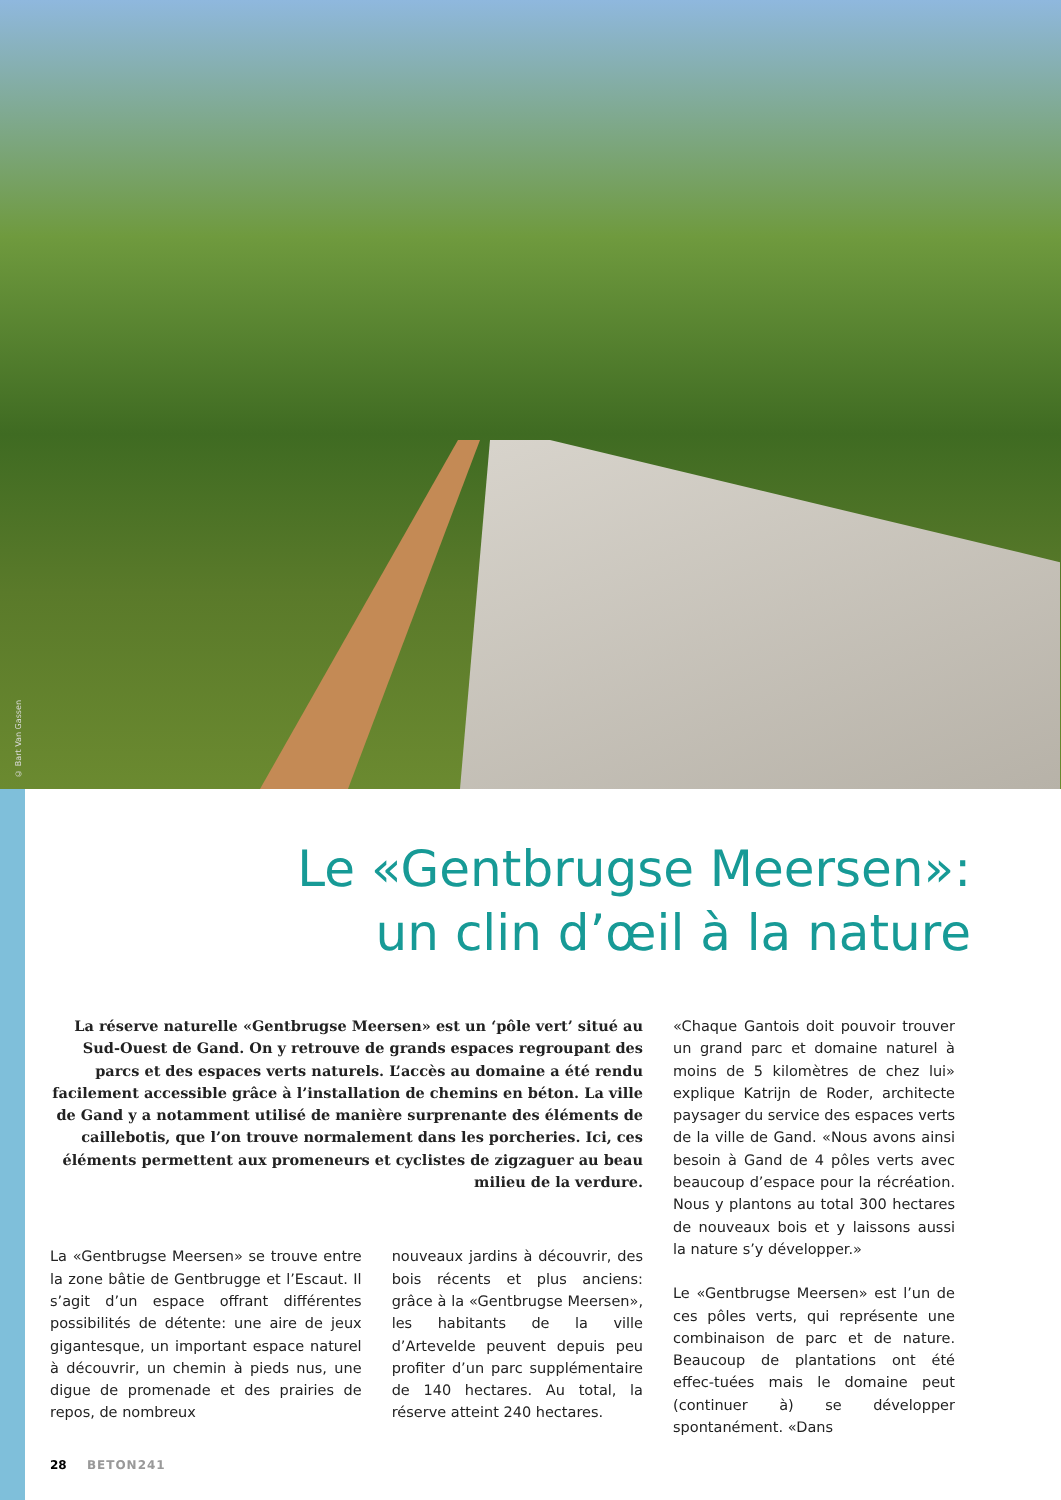© Bart Van Gassen
Le «Gentbrugse Meersen»:
un clin d’œil à la nature
La réserve naturelle «Gentbrugse Meersen» est un ‘pôle vert’ situé au Sud-Ouest de Gand. On y retrouve de grands espaces regroupant des parcs et des espaces verts naturels. L’accès au domaine a été rendu facilement accessible grâce à l’installation de chemins en béton. La ville de Gand y a notamment utilisé de manière surprenante des éléments de caillebotis, que l’on trouve normalement dans les porcheries. Ici, ces éléments permettent aux promeneurs et cyclistes de zigzaguer au beau milieu de la verdure.
La «Gentbrugse Meersen» se trouve entre la zone bâtie de Gentbrugge et l’Escaut. Il s’agit d’un espace offrant différentes possibilités de détente: une aire de jeux gigantesque, un important espace naturel à découvrir, un chemin à pieds nus, une digue de promenade et des prairies de repos, de nombreux
nouveaux jardins à découvrir, des bois récents et plus anciens: grâce à la «Gentbrugse Meersen», les habitants de la ville d’Artevelde peuvent depuis peu profiter d’un parc supplémentaire de 140 hectares. Au total, la réserve atteint 240 hectares.
«Chaque Gantois doit pouvoir trouver un grand parc et domaine naturel à moins de 5 kilomètres de chez lui» explique Katrijn de Roder, architecte paysager du service des espaces verts de la ville de Gand. «Nous avons ainsi besoin à Gand de 4 pôles verts avec beaucoup d’espace pour la récréation. Nous y plantons au total 300 hectares de nouveaux bois et y laissons aussi la nature s’y développer.»
Le «Gentbrugse Meersen» est l’un de ces pôles verts, qui représente une combinaison de parc et de nature. Beaucoup de plantations ont été effec-tuées mais le domaine peut (continuer à) se développer spontanément. «Dans
28 BETON241